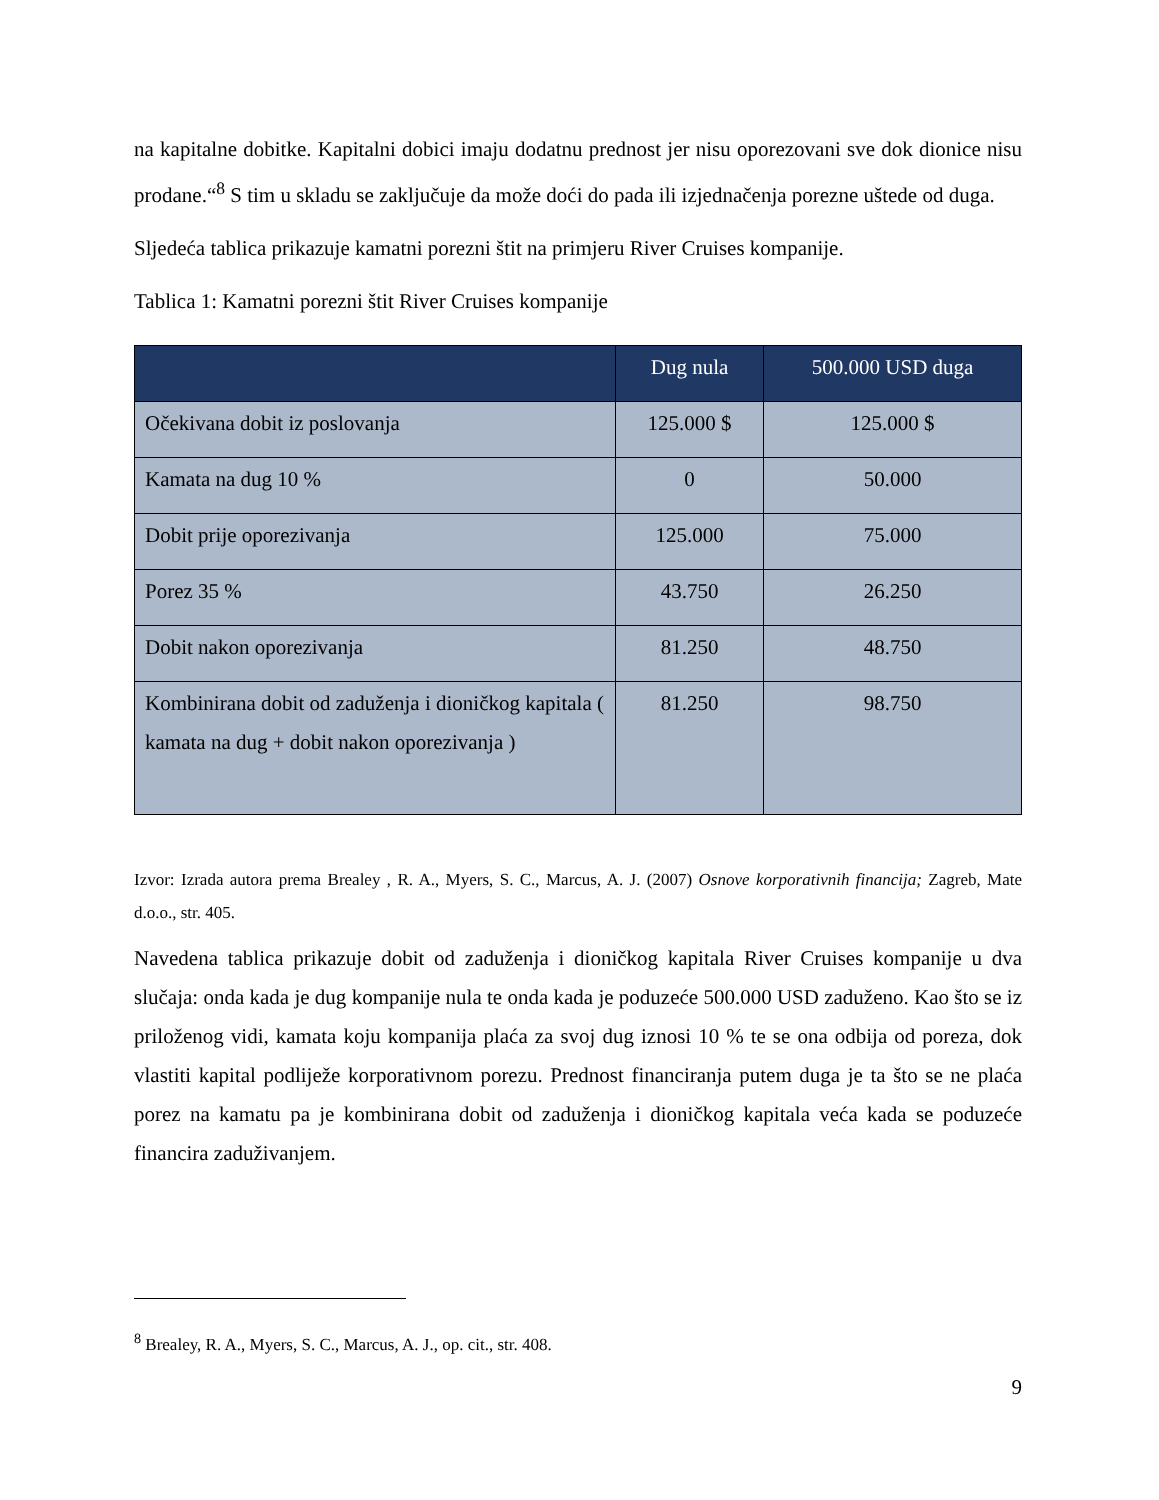na kapitalne dobitke. Kapitalni dobici imaju dodatnu prednost jer nisu oporezovani sve dok dionice nisu prodane.“<sup>8</sup> S tim u skladu se zaključuje da može doći do pada ili izjednačenja porezne uštede od duga.
Sljedeća tablica prikazuje kamatni porezni štit na primjeru River Cruises kompanije.
Tablica 1: Kamatni porezni štit River Cruises kompanije
| | Dug nula | 500.000 USD duga |
| --- | --- | --- |
| Očekivana dobit iz poslovanja | 125.000 $ | 125.000 $ |
| Kamata na dug 10 % | 0 | 50.000 |
| Dobit prije oporezivanja | 125.000 | 75.000 |
| Porez 35 % | 43.750 | 26.250 |
| Dobit nakon oporezivanja | 81.250 | 48.750 |
| Kombinirana dobit od zaduženja i dioničkog kapitala ( kamata na dug + dobit nakon oporezivanja ) | 81.250 | 98.750 |
Izvor: Izrada autora prema Brealey , R. A., Myers, S. C., Marcus, A. J. (2007) Osnove korporativnih financija; Zagreb, Mate d.o.o., str. 405.
Navedena tablica prikazuje dobit od zaduženja i dioničkog kapitala River Cruises kompanije u dva slučaja: onda kada je dug kompanije nula te onda kada je poduzeće 500.000 USD zaduženo. Kao što se iz priloženog vidi, kamata koju kompanija plaća za svoj dug iznosi 10 % te se ona odbija od poreza, dok vlastiti kapital podliježe korporativnom porezu. Prednost financiranja putem duga je ta što se ne plaća porez na kamatu pa je kombinirana dobit od zaduženja i dioničkog kapitala veća kada se poduzeće financira zaduživanjem.
<sup>8</sup> Brealey, R. A., Myers, S. C., Marcus, A. J., op. cit., str. 408.
9